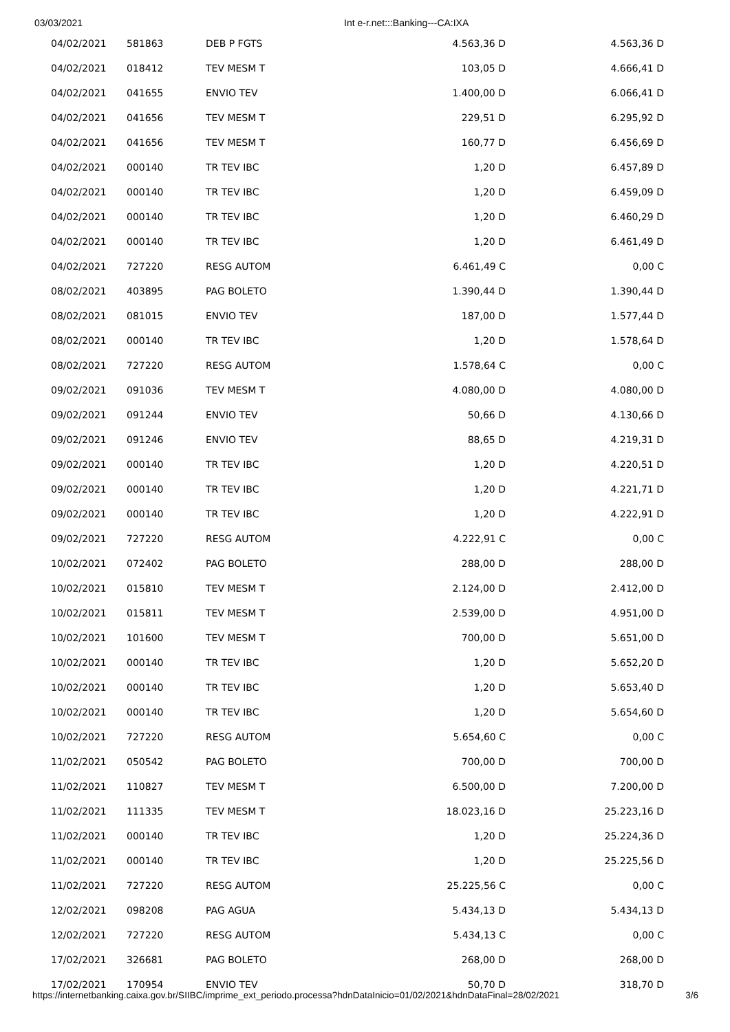03/03/2021 Int e-r.net:::Banking---CA:IXA
| 04/02/2021 | 581863 | DEB P FGTS | 4.563,36 D | 4.563,36 D |
| 04/02/2021 | 018412 | TEV MESM T | 103,05 D | 4.666,41 D |
| 04/02/2021 | 041655 | ENVIO TEV | 1.400,00 D | 6.066,41 D |
| 04/02/2021 | 041656 | TEV MESM T | 229,51 D | 6.295,92 D |
| 04/02/2021 | 041656 | TEV MESM T | 160,77 D | 6.456,69 D |
| 04/02/2021 | 000140 | TR TEV IBC | 1,20 D | 6.457,89 D |
| 04/02/2021 | 000140 | TR TEV IBC | 1,20 D | 6.459,09 D |
| 04/02/2021 | 000140 | TR TEV IBC | 1,20 D | 6.460,29 D |
| 04/02/2021 | 000140 | TR TEV IBC | 1,20 D | 6.461,49 D |
| 04/02/2021 | 727220 | RESG AUTOM | 6.461,49 C | 0,00 C |
| 08/02/2021 | 403895 | PAG BOLETO | 1.390,44 D | 1.390,44 D |
| 08/02/2021 | 081015 | ENVIO TEV | 187,00 D | 1.577,44 D |
| 08/02/2021 | 000140 | TR TEV IBC | 1,20 D | 1.578,64 D |
| 08/02/2021 | 727220 | RESG AUTOM | 1.578,64 C | 0,00 C |
| 09/02/2021 | 091036 | TEV MESM T | 4.080,00 D | 4.080,00 D |
| 09/02/2021 | 091244 | ENVIO TEV | 50,66 D | 4.130,66 D |
| 09/02/2021 | 091246 | ENVIO TEV | 88,65 D | 4.219,31 D |
| 09/02/2021 | 000140 | TR TEV IBC | 1,20 D | 4.220,51 D |
| 09/02/2021 | 000140 | TR TEV IBC | 1,20 D | 4.221,71 D |
| 09/02/2021 | 000140 | TR TEV IBC | 1,20 D | 4.222,91 D |
| 09/02/2021 | 727220 | RESG AUTOM | 4.222,91 C | 0,00 C |
| 10/02/2021 | 072402 | PAG BOLETO | 288,00 D | 288,00 D |
| 10/02/2021 | 015810 | TEV MESM T | 2.124,00 D | 2.412,00 D |
| 10/02/2021 | 015811 | TEV MESM T | 2.539,00 D | 4.951,00 D |
| 10/02/2021 | 101600 | TEV MESM T | 700,00 D | 5.651,00 D |
| 10/02/2021 | 000140 | TR TEV IBC | 1,20 D | 5.652,20 D |
| 10/02/2021 | 000140 | TR TEV IBC | 1,20 D | 5.653,40 D |
| 10/02/2021 | 000140 | TR TEV IBC | 1,20 D | 5.654,60 D |
| 10/02/2021 | 727220 | RESG AUTOM | 5.654,60 C | 0,00 C |
| 11/02/2021 | 050542 | PAG BOLETO | 700,00 D | 700,00 D |
| 11/02/2021 | 110827 | TEV MESM T | 6.500,00 D | 7.200,00 D |
| 11/02/2021 | 111335 | TEV MESM T | 18.023,16 D | 25.223,16 D |
| 11/02/2021 | 000140 | TR TEV IBC | 1,20 D | 25.224,36 D |
| 11/02/2021 | 000140 | TR TEV IBC | 1,20 D | 25.225,56 D |
| 11/02/2021 | 727220 | RESG AUTOM | 25.225,56 C | 0,00 C |
| 12/02/2021 | 098208 | PAG AGUA | 5.434,13 D | 5.434,13 D |
| 12/02/2021 | 727220 | RESG AUTOM | 5.434,13 C | 0,00 C |
| 17/02/2021 | 326681 | PAG BOLETO | 268,00 D | 268,00 D |
| 17/02/2021 | 170954 | ENVIO TEV | 50,70 D | 318,70 D |
https://internetbanking.caixa.gov.br/SIIBC/imprime_ext_periodo.processa?hdnDataInicio=01/02/2021&hdnDataFinal=28/02/2021 3/6